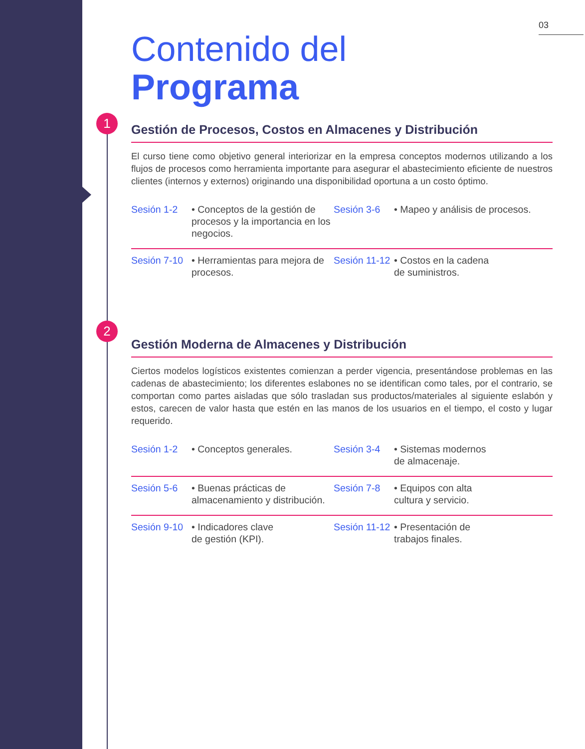1
2
03
Contenido del
Programa
Gestión de Procesos, Costos en Almacenes y Distribución
El curso tiene como objetivo general interiorizar en la empresa conceptos modernos utilizando a los flujos de procesos como herramienta importante para asegurar el abastecimiento eficiente de nuestros clientes (internos y externos) originando una disponibilidad oportuna a un costo óptimo.
Sesión 1-2 • Conceptos de la gestión de procesos y la importancia en los negocios. Sesión 3-6 • Mapeo y análisis de procesos.
Sesión 7-10 • Herramientas para mejora de procesos. Sesión 11-12 • Costos en la cadena
de suministros.
Gestión Moderna de Almacenes y Distribución
Ciertos modelos logísticos existentes comienzan a perder vigencia, presentándose problemas en las cadenas de abastecimiento; los diferentes eslabones no se identifican como tales, por el contrario, se comportan como partes aisladas que sólo trasladan sus productos/materiales al siguiente eslabón y estos, carecen de valor hasta que estén en las manos de los usuarios en el tiempo, el costo y lugar requerido.
Sesión 1-2 • Conceptos generales. Sesión 3-4 • Sistemas modernos
de almacenaje.
Sesión 5-6 • Buenas prácticas de almacenamiento y distribución. Sesión 7-8 • Equipos con alta
cultura y servicio.
Sesión 9-10 • Indicadores clave
de gestión (KPI). Sesión 11-12 • Presentación de
trabajos finales.